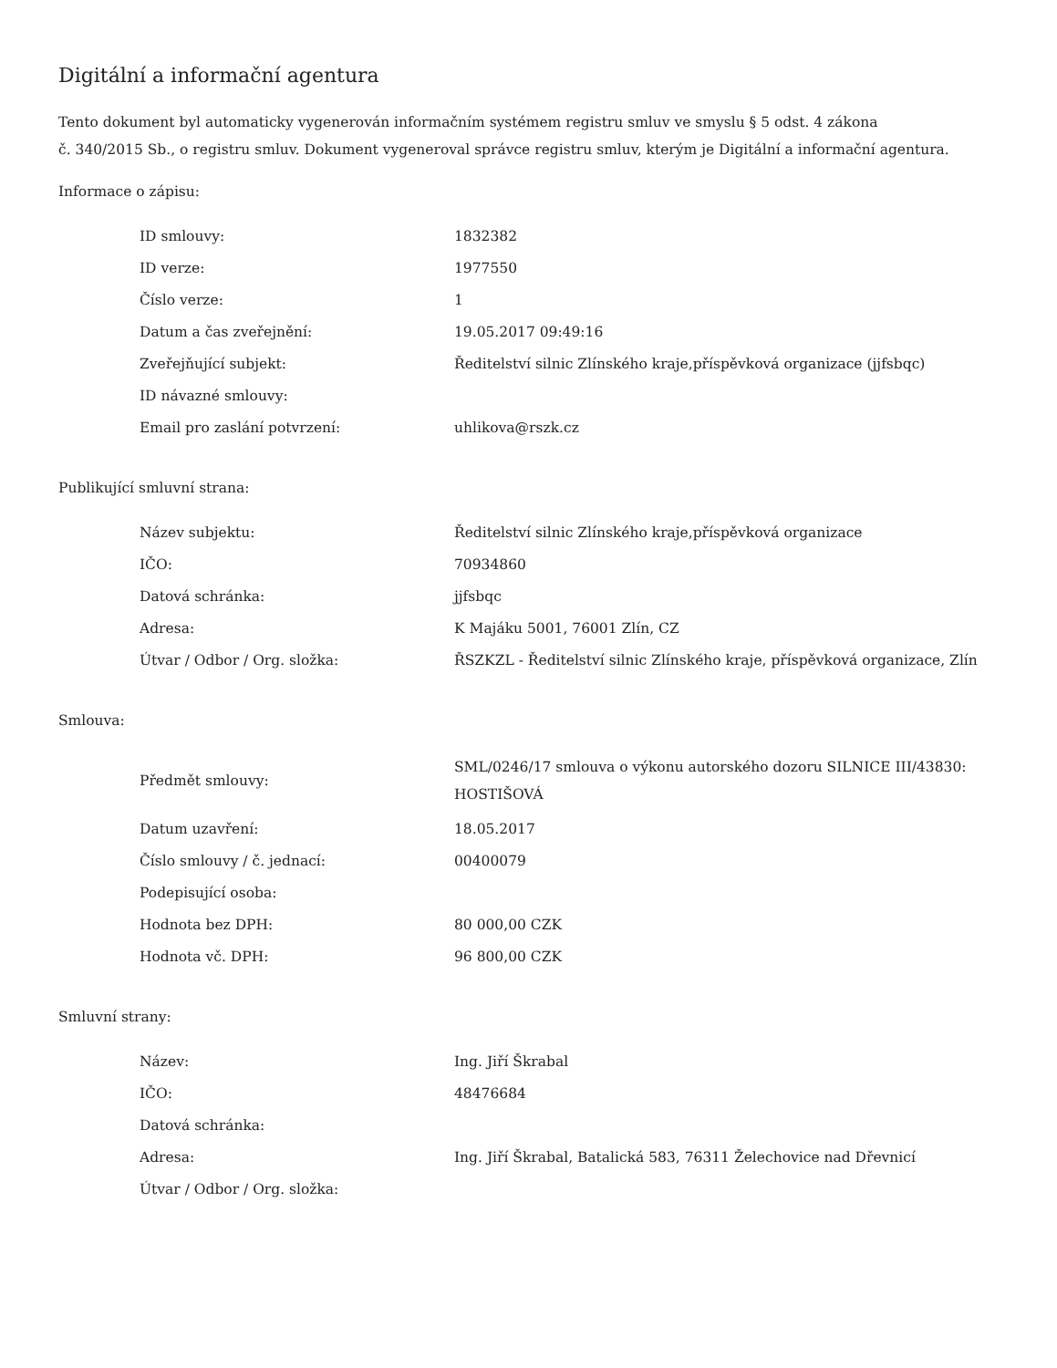Digitální a informační agentura
Tento dokument byl automaticky vygenerován informačním systémem registru smluv ve smyslu § 5 odst. 4 zákona
č. 340/2015 Sb., o registru smluv. Dokument vygeneroval správce registru smluv, kterým je Digitální a informační agentura.
Informace o zápisu:
| ID smlouvy: | 1832382 |
| ID verze: | 1977550 |
| Číslo verze: | 1 |
| Datum a čas zveřejnění: | 19.05.2017 09:49:16 |
| Zveřejňující subjekt: | Ředitelství silnic Zlínského kraje,příspěvková organizace (jjfsbqc) |
| ID návazné smlouvy: | |
| Email pro zaslání potvrzení: | uhlikova@rszk.cz |
Publikující smluvní strana:
| Název subjektu: | Ředitelství silnic Zlínského kraje,příspěvková organizace |
| IČO: | 70934860 |
| Datová schránka: | jjfsbqc |
| Adresa: | K Majáku 5001, 76001 Zlín, CZ |
| Útvar / Odbor / Org. složka: | ŘSZKZL - Ředitelství silnic Zlínského kraje, příspěvková organizace, Zlín |
Smlouva:
| Předmět smlouvy: | SML/0246/17 smlouva o výkonu autorského dozoru SILNICE III/43830: HOSTIŠOVÁ |
| Datum uzavření: | 18.05.2017 |
| Číslo smlouvy / č. jednací: | 00400079 |
| Podepisující osoba: | |
| Hodnota bez DPH: | 80 000,00 CZK |
| Hodnota vč. DPH: | 96 800,00 CZK |
Smluvní strany:
| Název: | Ing. Jiří Škrabal |
| IČO: | 48476684 |
| Datová schránka: | |
| Adresa: | Ing. Jiří Škrabal, Batalická 583, 76311 Želechovice nad Dřevnicí |
| Útvar / Odbor / Org. složka: | |